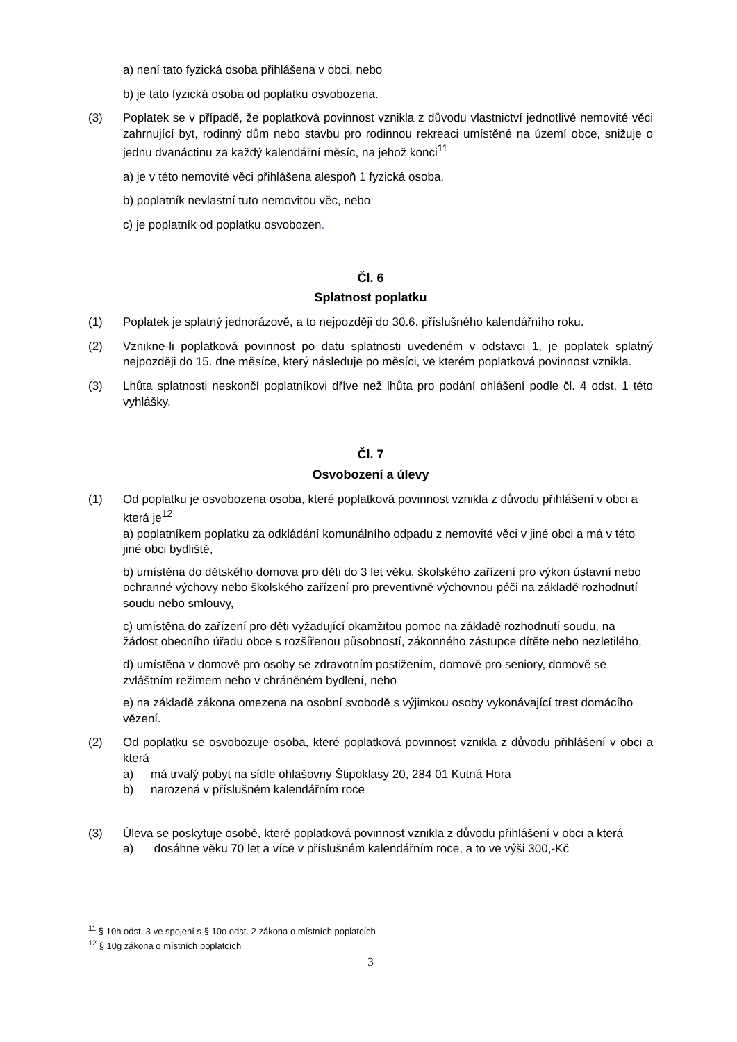a) není tato fyzická osoba přihlášena v obci, nebo
b) je tato fyzická osoba od poplatku osvobozena.
(3) Poplatek se v případě, že poplatková povinnost vznikla z důvodu vlastnictví jednotlivé nemovité věci zahrnující byt, rodinný dům nebo stavbu pro rodinnou rekreaci umístěné na území obce, snižuje o jednu dvanáctinu za každý kalendářní měsíc, na jehož konci<sup>11</sup>
a) je v této nemovité věci přihlášena alespoň 1 fyzická osoba,
b) poplatník nevlastní tuto nemovitou věc, nebo
c) je poplatník od poplatku osvobozen.
Čl. 6
Splatnost poplatku
(1) Poplatek je splatný jednorázově, a to nejpozději do 30.6. příslušného kalendářního roku.
(2) Vznikne-li poplatková povinnost po datu splatnosti uvedeném v odstavci 1, je poplatek splatný nejpozději do 15. dne měsíce, který následuje po měsíci, ve kterém poplatková povinnost vznikla.
(3) Lhůta splatnosti neskončí poplatníkovi dříve než lhůta pro podání ohlášení podle čl. 4 odst. 1 této vyhlášky.
Čl. 7
Osvobození a úlevy
(1) Od poplatku je osvobozena osoba, které poplatková povinnost vznikla z důvodu přihlášení v obci a která je<sup>12</sup>
a) poplatníkem poplatku za odkládání komunálního odpadu z nemovité věci v jiné obci a má v této jiné obci bydliště,
b) umístěna do dětského domova pro děti do 3 let věku, školského zařízení pro výkon ústavní nebo ochranné výchovy nebo školského zařízení pro preventivně výchovnou péči na základě rozhodnutí soudu nebo smlouvy,
c) umístěna do zařízení pro děti vyžadující okamžitou pomoc na základě rozhodnutí soudu, na žádost obecního úřadu obce s rozšířenou působností, zákonného zástupce dítěte nebo nezletilého,
d) umístěna v domově pro osoby se zdravotním postižením, domově pro seniory, domově se zvláštním režimem nebo v chráněném bydlení, nebo
e) na základě zákona omezena na osobní svobodě s výjimkou osoby vykonávající trest domácího vězení.
(2) Od poplatku se osvobozuje osoba, které poplatková povinnost vznikla z důvodu přihlášení v obci a která
a) má trvalý pobyt na sídle ohlašovny Štipoklasy 20, 284 01 Kutná Hora
b) narozená v příslušném kalendářním roce
(3) Úleva se poskytuje osobě, které poplatková povinnost vznikla z důvodu přihlášení v obci a která
a) dosáhne věku 70 let a více v příslušném kalendářním roce, a to ve výši 300,-Kč
<sup>11</sup> § 10h odst. 3 ve spojení s § 10o odst. 2 zákona o místních poplatcích
<sup>12</sup> § 10g zákona o místních poplatcích
3